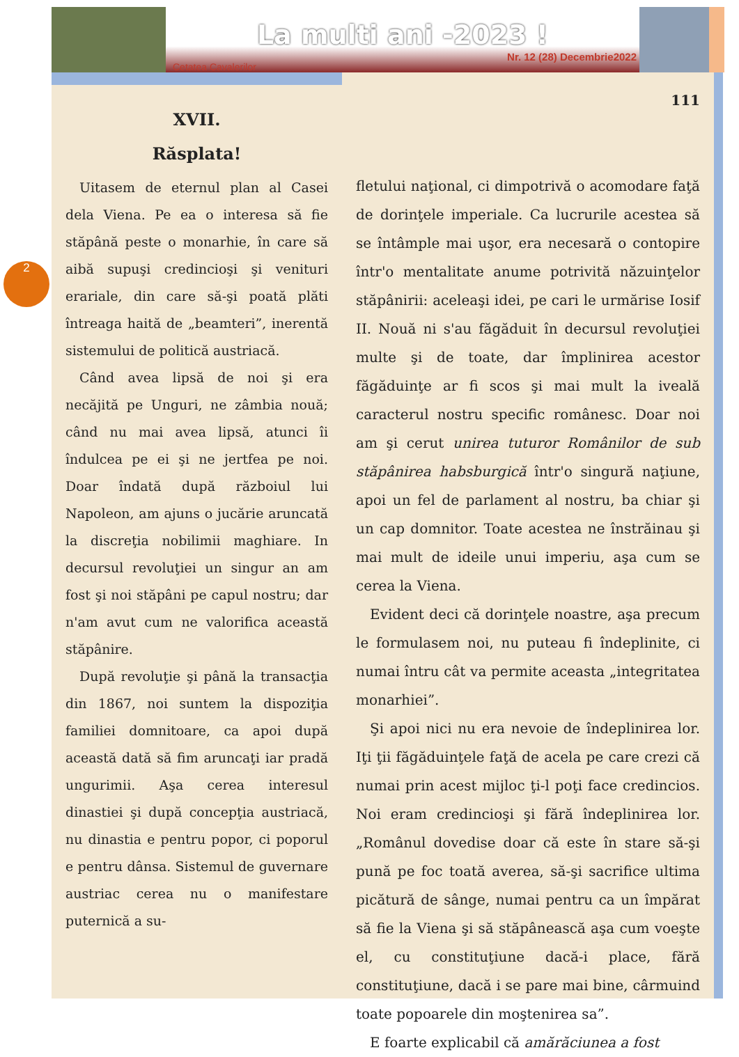La multi ani -2023 !
Cetatea Cavalerilor
Nr. 12 (28) Decembrie2022
2
XVII.
Răsplata!
Uitasem de eternul plan al Casei dela Viena. Pe ea o interesa să fie stăpână peste o monarhie, în care să aibă supuşi credincioşi şi venituri erariale, din care să-şi poată plăti întreaga haită de „beamteri”, inerentă sistemului de politică austriacă.
Când avea lipsă de noi şi era necăjită pe Unguri, ne zâmbia nouă; când nu mai avea lipsă, atunci îi îndulcea pe ei şi ne jertfea pe noi. Doar îndată după războiul lui Napoleon, am ajuns o jucărie aruncată la discreţia nobilimii maghiare. In decursul revoluţiei un singur an am fost şi noi stăpâni pe capul nostru; dar n'am avut cum ne valorifica această stăpânire.
După revoluţie şi până la transacţia din 1867, noi suntem la dispoziţia familiei domnitoare, ca apoi după această dată să fim aruncaţi iar pradă ungurimii. Aşa cerea interesul dinastiei şi după concepţia austriacă, nu dinastia e pentru popor, ci poporul e pentru dânsa. Sistemul de guvernare austriac cerea nu o manifestare puternică a su-
111
fletului naţional, ci dimpotrivă o acomodare faţă de dorinţele imperiale. Ca lucrurile acestea să se întâmple mai uşor, era necesară o contopire într'o mentalitate anume potrivită năzuinţelor stăpânirii: aceleaşi idei, pe cari le urmărise Iosif II. Nouă ni s'au făgăduit în decursul revoluţiei multe şi de toate, dar împlinirea acestor făgăduinţe ar fi scos şi mai mult la iveală caracterul nostru specific românesc. Doar noi am şi cerut unirea tuturor Românilor de sub stăpânirea habsburgică într'o singură naţiune, apoi un fel de parlament al nostru, ba chiar şi un cap domnitor. Toate acestea ne înstrăinau şi mai mult de ideile unui imperiu, aşa cum se cerea la Viena.
Evident deci că dorinţele noastre, aşa precum le formulasem noi, nu puteau fi îndeplinite, ci numai întru cât va permite aceasta „integritatea monarhiei”.
Şi apoi nici nu era nevoie de îndeplinirea lor. Iţi ţii făgăduinţele faţă de acela pe care crezi că numai prin acest mijloc ţi-l poţi face credincios. Noi eram credincioşi şi fără îndeplinirea lor. „Românul dovedise doar că este în stare să-şi pună pe foc toată averea, să-şi sacrifice ultima picătură de sânge, numai pentru ca un împărat să fie la Viena şi să stăpânească aşa cum voeşte el, cu constituţiune dacă-i place, fără constituţiune, dacă i se pare mai bine, cârmuind toate popoarele din moştenirea sa”.
E foarte explicabil că amărăciunea a fost